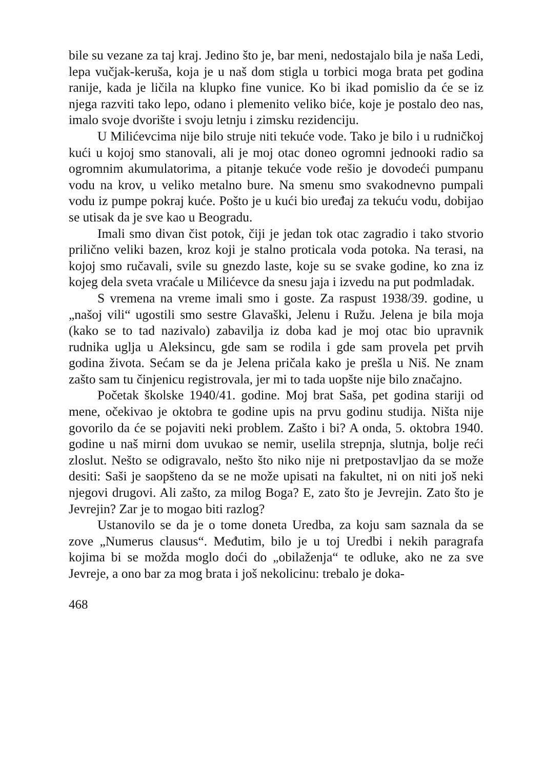bile su vezane za taj kraj. Jedino što je, bar meni, nedostajalo bila je naša Ledi, lepa vučjak-keruša, koja je u naš dom stigla u torbici moga brata pet godina ranije, kada je ličila na klupko fine vunice. Ko bi ikad pomislio da će se iz njega razviti tako lepo, odano i plemenito veliko biće, koje je postalo deo nas, imalo svoje dvorište i svoju letnju i zimsku rezidenciju.
U Milićevcima nije bilo struje niti tekuće vode. Tako je bilo i u rudničkoj kući u kojoj smo stanovali, ali je moj otac doneo ogromni jednooki radio sa ogromnim akumulatorima, a pitanje tekuće vode rešio je dovodeći pumpanu vodu na krov, u veliko metalno bure. Na smenu smo svakodnevno pumpali vodu iz pumpe pokraj kuće. Pošto je u kući bio uređaj za tekuću vodu, dobijao se utisak da je sve kao u Beogradu.
Imali smo divan čist potok, čiji je jedan tok otac zagradio i tako stvorio prilično veliki bazen, kroz koji je stalno proticala voda potoka. Na terasi, na kojoj smo ručavali, svile su gnezdo laste, koje su se svake godine, ko zna iz kojeg dela sveta vraćale u Milićevce da snesu jaja i izvedu na put podmladak.
S vremena na vreme imali smo i goste. Za raspust 1938/39. godine, u „našoj vili“ ugostili smo sestre Glavaški, Jelenu i Ružu. Jelena je bila moja (kako se to tad nazivalo) zabavilja iz doba kad je moj otac bio upravnik rudnika uglja u Aleksincu, gde sam se rodila i gde sam provela pet prvih godina života. Sećam se da je Jelena pričala kako je prešla u Niš. Ne znam zašto sam tu činjenicu registrovala, jer mi to tada uopšte nije bilo značajno.
Početak školske 1940/41. godine. Moj brat Saša, pet godina stariji od mene, očekivao je oktobra te godine upis na prvu godinu studija. Ništa nije govorilo da će se pojaviti neki problem. Zašto i bi? A onda, 5. oktobra 1940. godine u naš mirni dom uvukao se nemir, uselila strepnja, slutnja, bolje reći zloslut. Nešto se odigravalo, nešto što niko nije ni pretpostavljao da se može desiti: Saši je saopšteno da se ne može upisati na fakultet, ni on niti još neki njegovi drugovi. Ali zašto, za milog Boga? E, zato što je Jevrejin. Zato što je Jevrejin? Zar je to mogao biti razlog?
Ustanovilo se da je o tome doneta Uredba, za koju sam saznala da se zove „Numerus clausus“. Međutim, bilo je u toj Uredbi i nekih paragrafa kojima bi se možda moglo doći do „obilaženja“ te odluke, ako ne za sve Jevreje, a ono bar za mog brata i još nekolicinu: trebalo je doka-
468